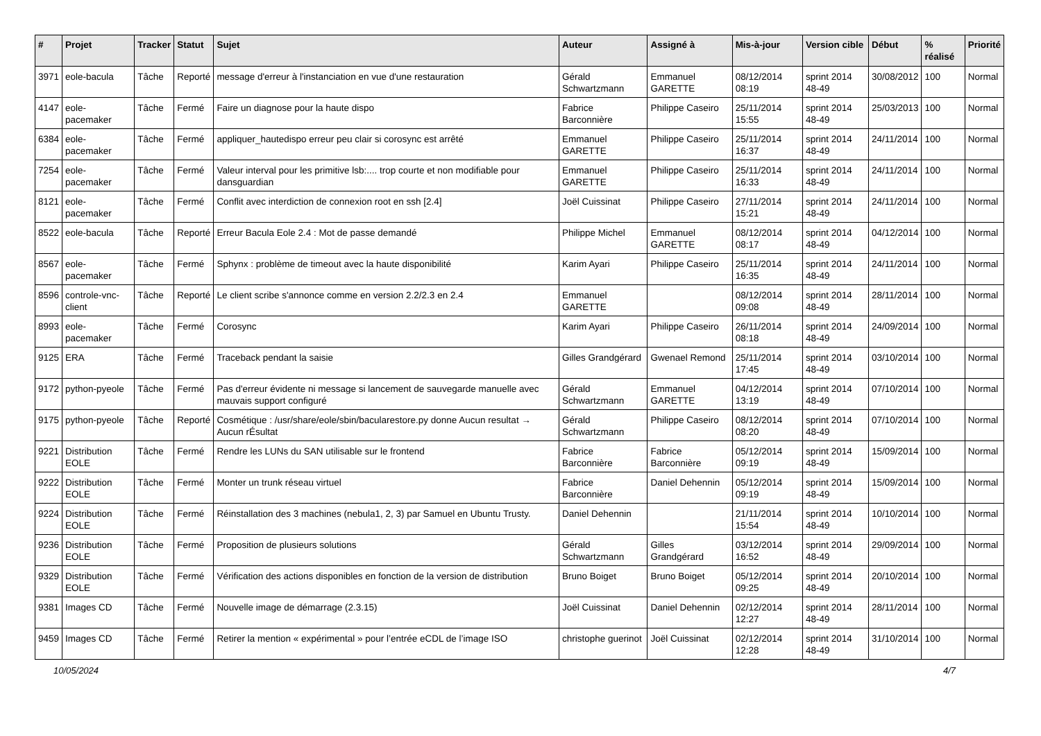| # | Projet | Tracker | Statut | Sujet | Auteur | Assigné à | Mis-à-jour | Version cible | Début | % réalisé | Priorité |
| --- | --- | --- | --- | --- | --- | --- | --- | --- | --- | --- | --- |
| 3971 | eole-bacula | Tâche | Reporté | message d'erreur à l'instanciation en vue d'une restauration | Gérald Schwartzmann | Emmanuel GARETTE | 08/12/2014 08:19 | sprint 2014 48-49 | 30/08/2012 | 100 | Normal |
| 4147 | eole-pacemaker | Tâche | Fermé | Faire un diagnose pour la haute dispo | Fabrice Barconnière | Philippe Caseiro | 25/11/2014 15:55 | sprint 2014 48-49 | 25/03/2013 | 100 | Normal |
| 6384 | eole-pacemaker | Tâche | Fermé | appliquer_hautedispo erreur peu clair si corosync est arrêté | Emmanuel GARETTE | Philippe Caseiro | 25/11/2014 16:37 | sprint 2014 48-49 | 24/11/2014 | 100 | Normal |
| 7254 | eole-pacemaker | Tâche | Fermé | Valeur interval pour les primitive lsb:.... trop courte et non modifiable pour dansguardian | Emmanuel GARETTE | Philippe Caseiro | 25/11/2014 16:33 | sprint 2014 48-49 | 24/11/2014 | 100 | Normal |
| 8121 | eole-pacemaker | Tâche | Fermé | Conflit avec interdiction de connexion root en ssh [2.4] | Joël Cuissinat | Philippe Caseiro | 27/11/2014 15:21 | sprint 2014 48-49 | 24/11/2014 | 100 | Normal |
| 8522 | eole-bacula | Tâche | Reporté | Erreur Bacula Eole 2.4 : Mot de passe demandé | Philippe Michel | Emmanuel GARETTE | 08/12/2014 08:17 | sprint 2014 48-49 | 04/12/2014 | 100 | Normal |
| 8567 | eole-pacemaker | Tâche | Fermé | Sphynx : problème de timeout avec la haute disponibilité | Karim Ayari | Philippe Caseiro | 25/11/2014 16:35 | sprint 2014 48-49 | 24/11/2014 | 100 | Normal |
| 8596 | controle-vnc-client | Tâche | Reporté | Le client scribe s'annonce comme en version 2.2/2.3 en 2.4 | Emmanuel GARETTE | | 08/12/2014 09:08 | sprint 2014 48-49 | 28/11/2014 | 100 | Normal |
| 8993 | eole-pacemaker | Tâche | Fermé | Corosync | Karim Ayari | Philippe Caseiro | 26/11/2014 08:18 | sprint 2014 48-49 | 24/09/2014 | 100 | Normal |
| 9125 | ERA | Tâche | Fermé | Traceback pendant la saisie | Gilles Grandgérard | Gwenael Remond | 25/11/2014 17:45 | sprint 2014 48-49 | 03/10/2014 | 100 | Normal |
| 9172 | python-pyeole | Tâche | Fermé | Pas d'erreur évidente ni message si lancement de sauvegarde manuelle avec mauvais support configuré | Gérald Schwartzmann | Emmanuel GARETTE | 04/12/2014 13:19 | sprint 2014 48-49 | 07/10/2014 | 100 | Normal |
| 9175 | python-pyeole | Tâche | Reporté | Cosmétique : /usr/share/eole/sbin/bacularestore.py donne Aucun resultat → Aucun rÉsultat | Gérald Schwartzmann | Philippe Caseiro | 08/12/2014 08:20 | sprint 2014 48-49 | 07/10/2014 | 100 | Normal |
| 9221 | Distribution EOLE | Tâche | Fermé | Rendre les LUNs du SAN utilisable sur le frontend | Fabrice Barconnière | Fabrice Barconnière | 05/12/2014 09:19 | sprint 2014 48-49 | 15/09/2014 | 100 | Normal |
| 9222 | Distribution EOLE | Tâche | Fermé | Monter un trunk réseau virtuel | Fabrice Barconnière | Daniel Dehennin | 05/12/2014 09:19 | sprint 2014 48-49 | 15/09/2014 | 100 | Normal |
| 9224 | Distribution EOLE | Tâche | Fermé | Réinstallation des 3 machines (nebula1, 2, 3) par Samuel en Ubuntu Trusty. | Daniel Dehennin | | 21/11/2014 15:54 | sprint 2014 48-49 | 10/10/2014 | 100 | Normal |
| 9236 | Distribution EOLE | Tâche | Fermé | Proposition de plusieurs solutions | Gérald Schwartzmann | Gilles Grandgérard | 03/12/2014 16:52 | sprint 2014 48-49 | 29/09/2014 | 100 | Normal |
| 9329 | Distribution EOLE | Tâche | Fermé | Vérification des actions disponibles en fonction de la version de distribution | Bruno Boiget | Bruno Boiget | 05/12/2014 09:25 | sprint 2014 48-49 | 20/10/2014 | 100 | Normal |
| 9381 | Images CD | Tâche | Fermé | Nouvelle image de démarrage (2.3.15) | Joël Cuissinat | Daniel Dehennin | 02/12/2014 12:27 | sprint 2014 48-49 | 28/11/2014 | 100 | Normal |
| 9459 | Images CD | Tâche | Fermé | Retirer la mention « expérimental » pour l’entrée eCDL de l’image ISO | christophe guerinot | Joël Cuissinat | 02/12/2014 12:28 | sprint 2014 48-49 | 31/10/2014 | 100 | Normal |
10/05/2024 4/7